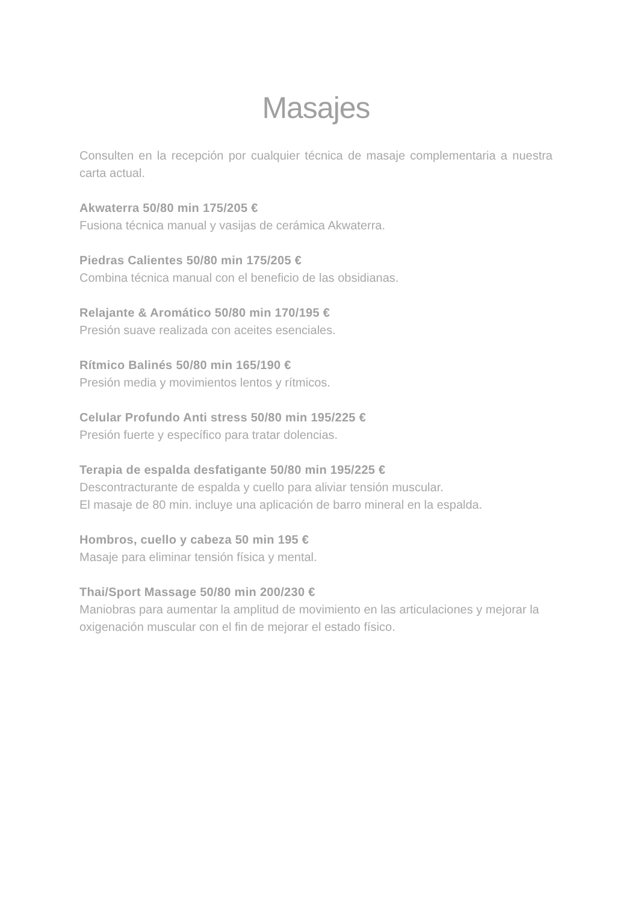Masajes
Consulten en la recepción por cualquier técnica de masaje complementaria a nuestra carta actual.
Akwaterra 50/80 min 175/205 €
Fusiona técnica manual y vasijas de cerámica Akwaterra.
Piedras Calientes 50/80 min 175/205 €
Combina técnica manual con el beneficio de las obsidianas.
Relajante & Aromático 50/80 min 170/195 €
Presión suave realizada con aceites esenciales.
Rítmico Balinés 50/80 min 165/190 €
Presión media y movimientos lentos y rítmicos.
Celular Profundo Anti stress 50/80 min 195/225 €
Presión fuerte y específico para tratar dolencias.
Terapia de espalda desfatigante 50/80 min 195/225 €
Descontracturante de espalda y cuello para aliviar tensión muscular.
El masaje de 80 min. incluye una aplicación de barro mineral en la espalda.
Hombros, cuello y cabeza 50 min 195 €
Masaje para eliminar tensión física y mental.
Thai/Sport Massage 50/80 min 200/230 €
Maniobras para aumentar la amplitud de movimiento en las articulaciones y mejorar la oxigenación muscular con el fin de mejorar el estado físico.